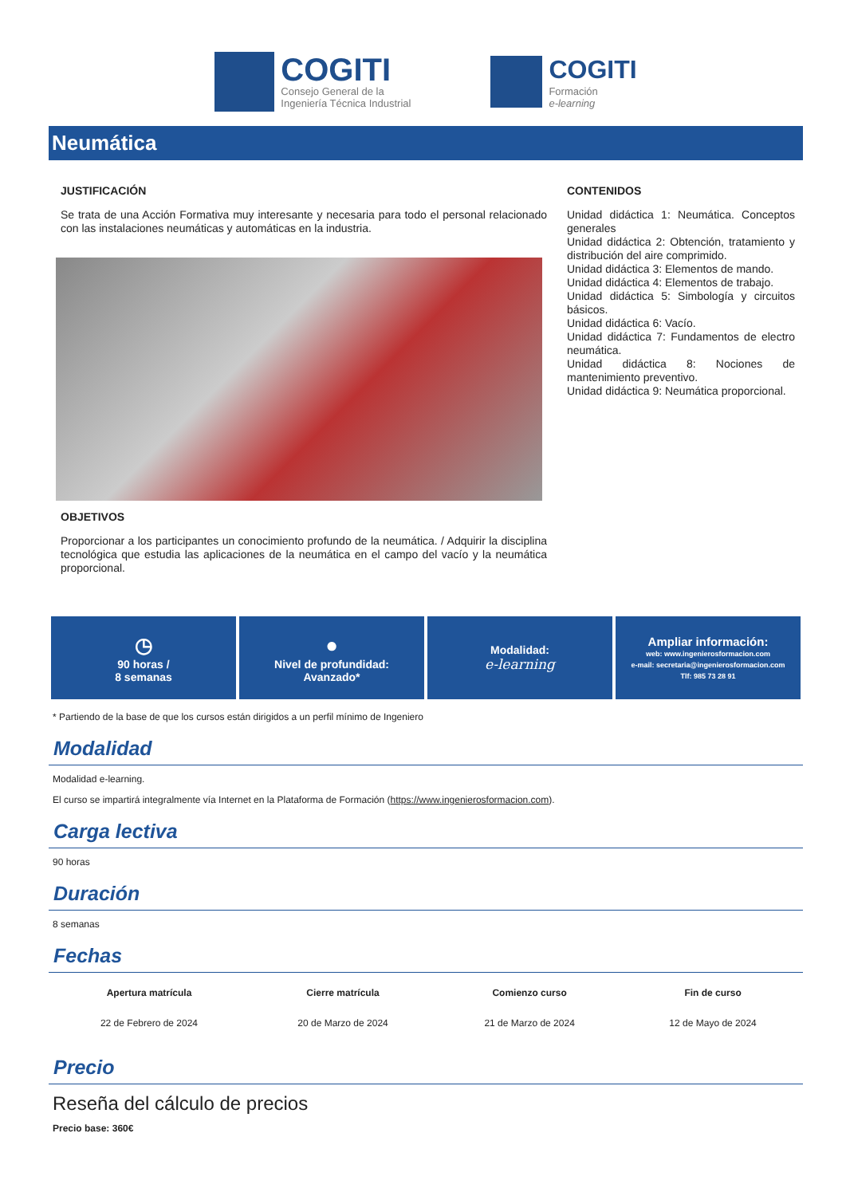COGITI
Consejo General de la
Ingeniería Técnica Industrial
COGITI
Formación
e-learning
Neumática
JUSTIFICACIÓN
Se trata de una Acción Formativa muy interesante y necesaria para todo el personal relacionado con las instalaciones neumáticas y automáticas en la industria.
OBJETIVOS
Proporcionar a los participantes un conocimiento profundo de la neumática. / Adquirir la disciplina tecnológica que estudia las aplicaciones de la neumática en el campo del vacío y la neumática proporcional.
CONTENIDOS
Unidad didáctica 1: Neumática. Conceptos generales
Unidad didáctica 2: Obtención, tratamiento y distribución del aire comprimido.
Unidad didáctica 3: Elementos de mando.
Unidad didáctica 4: Elementos de trabajo.
Unidad didáctica 5: Simbología y circuitos básicos.
Unidad didáctica 6: Vacío.
Unidad didáctica 7: Fundamentos de electro neumática.
Unidad didáctica 8: Nociones de mantenimiento preventivo.
Unidad didáctica 9: Neumática proporcional.
◷
90 horas /
8 semanas
●
Nivel de profundidad:
Avanzado*
Modalidad:
e-learning
Ampliar información:
web: www.ingenierosformacion.com
e-mail: secretaria@ingenierosformacion.com
Tlf: 985 73 28 91
* Partiendo de la base de que los cursos están dirigidos a un perfil mínimo de Ingeniero
Modalidad
Modalidad e-learning.
El curso se impartirá integralmente vía Internet en la Plataforma de Formación (https://www.ingenierosformacion.com).
Carga lectiva
90 horas
Duración
8 semanas
Fechas
| Apertura matrícula | Cierre matrícula | Comienzo curso | Fin de curso |
| --- | --- | --- | --- |
| 22 de Febrero de 2024 | 20 de Marzo de 2024 | 21 de Marzo de 2024 | 12 de Mayo de 2024 |
Precio
Reseña del cálculo de precios
Precio base: 360€